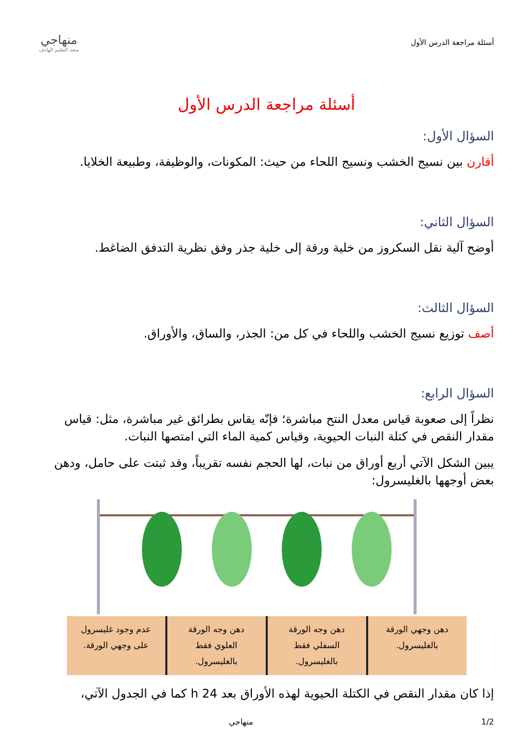أسئلة مراجعة الدرس الأول
منهاجي
متعة التعليم الهادف
أسئلة مراجعة الدرس الأول
السؤال الأول:
أقارن بين نسيج الخشب ونسيج اللحاء من حيث: المكونات، والوظيفة، وطبيعة الخلايا.
السؤال الثاني:
أوضح آلية نقل السكروز من خلية ورقة إلى خلية جذر وفق نظرية التدفق الضاغط.
السؤال الثالث:
أصف توزيع نسيج الخشب واللحاء في كل من: الجذر، والساق، والأوراق.
السؤال الرابع:
نظراً إلى صعوبة قياس معدل النتح مباشرة؛ فإنّه يقاس بطرائق غير مباشرة، مثل: قياس مقدار النقص في كتلة النبات الحيوية، وقياس كمية الماء التي امتصها النبات.
يبين الشكل الآتي أربع أوراق من نبات، لها الحجم نفسه تقريباً، وقد ثبتت على حامل، ودهن بعض أوجهها بالغليسرول:
دهن وجهي الورقة
بالغليسرول.
دهن وجه الورقة
السفلي فقط
بالغليسرول.
دهن وجه الورقة
العلوي فقط
بالغليسرول.
عدم وجود غليسرول
على وجهي الورقة.
إذا كان مقدار النقص في الكتلة الحيوية لهذه الأوراق بعد 24 h كما في الجدول الآتي،
1/2 منهاجي